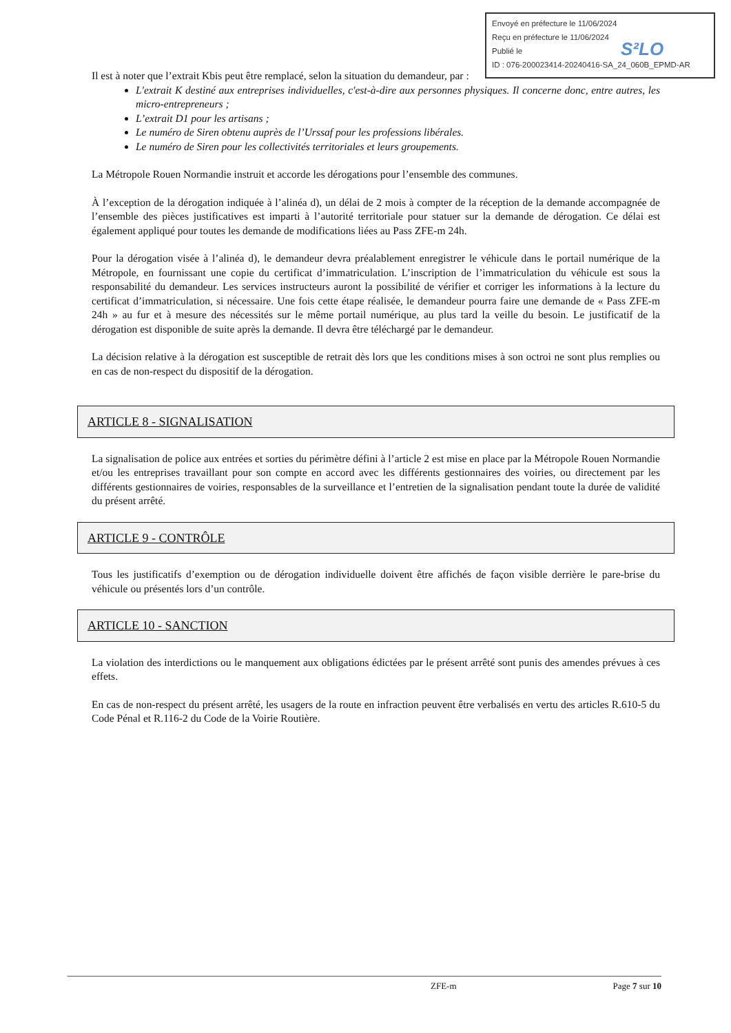Envoyé en préfecture le 11/06/2024
Reçu en préfecture le 11/06/2024
Publié le
ID : 076-200023414-20240416-SA_24_060B_EPMD-AR
S²LO
Il est à noter que l’extrait Kbis peut être remplacé, selon la situation du demandeur, par :
L'extrait K destiné aux entreprises individuelles, c'est-à-dire aux personnes physiques. Il concerne donc, entre autres, les micro-entrepreneurs ;
L’extrait D1 pour les artisans ;
Le numéro de Siren obtenu auprès de l’Urssaf pour les professions libérales.
Le numéro de Siren pour les collectivités territoriales et leurs groupements.
La Métropole Rouen Normandie instruit et accorde les dérogations pour l’ensemble des communes.
À l’exception de la dérogation indiquée à l’alinéa d), un délai de 2 mois à compter de la réception de la demande accompagnée de l’ensemble des pièces justificatives est imparti à l’autorité territoriale pour statuer sur la demande de dérogation. Ce délai est également appliqué pour toutes les demande de modifications liées au Pass ZFE-m 24h.
Pour la dérogation visée à l’alinéa d), le demandeur devra préalablement enregistrer le véhicule dans le portail numérique de la Métropole, en fournissant une copie du certificat d’immatriculation. L’inscription de l’immatriculation du véhicule est sous la responsabilité du demandeur. Les services instructeurs auront la possibilité de vérifier et corriger les informations à la lecture du certificat d’immatriculation, si nécessaire. Une fois cette étape réalisée, le demandeur pourra faire une demande de « Pass ZFE-m 24h » au fur et à mesure des nécessités sur le même portail numérique, au plus tard la veille du besoin. Le justificatif de la dérogation est disponible de suite après la demande. Il devra être téléchargé par le demandeur.
La décision relative à la dérogation est susceptible de retrait dès lors que les conditions mises à son octroi ne sont plus remplies ou en cas de non-respect du dispositif de la dérogation.
ARTICLE 8 - SIGNALISATION
La signalisation de police aux entrées et sorties du périmètre défini à l’article 2 est mise en place par la Métropole Rouen Normandie et/ou les entreprises travaillant pour son compte en accord avec les différents gestionnaires des voiries, ou directement par les différents gestionnaires de voiries, responsables de la surveillance et l’entretien de la signalisation pendant toute la durée de validité du présent arrêté.
ARTICLE 9 - CONTRÔLE
Tous les justificatifs d’exemption ou de dérogation individuelle doivent être affichés de façon visible derrière le pare-brise du véhicule ou présentés lors d’un contrôle.
ARTICLE 10 - SANCTION
La violation des interdictions ou le manquement aux obligations édictées par le présent arrêté sont punis des amendes prévues à ces effets.
En cas de non-respect du présent arrêté, les usagers de la route en infraction peuvent être verbalisés en vertu des articles R.610-5 du Code Pénal et R.116-2 du Code de la Voirie Routière.
ZFE-m Page 7 sur 10